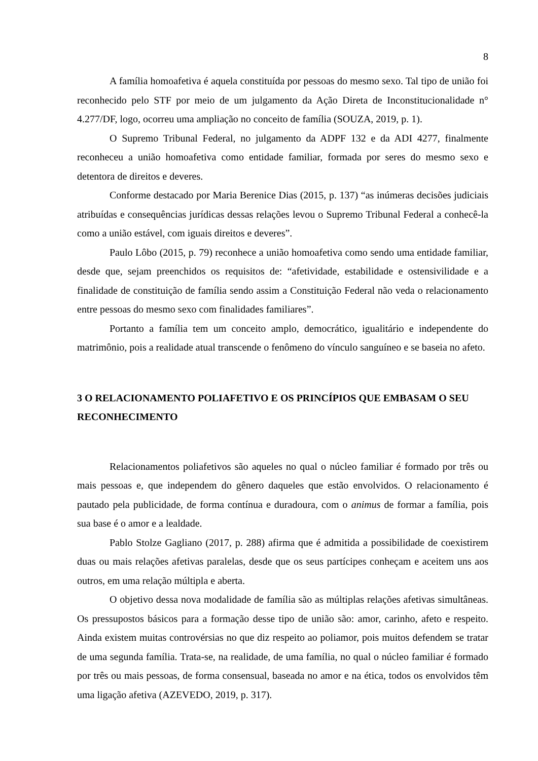8
A família homoafetiva é aquela constituída por pessoas do mesmo sexo. Tal tipo de união foi reconhecido pelo STF por meio de um julgamento da Ação Direta de Inconstitucionalidade n° 4.277/DF, logo, ocorreu uma ampliação no conceito de família (SOUZA, 2019, p. 1).
O Supremo Tribunal Federal, no julgamento da ADPF 132 e da ADI 4277, finalmente reconheceu a união homoafetiva como entidade familiar, formada por seres do mesmo sexo e detentora de direitos e deveres.
Conforme destacado por Maria Berenice Dias (2015, p. 137) “as inúmeras decisões judiciais atribuídas e consequências jurídicas dessas relações levou o Supremo Tribunal Federal a conhecê-la como a união estável, com iguais direitos e deveres”.
Paulo Lôbo (2015, p. 79) reconhece a união homoafetiva como sendo uma entidade familiar, desde que, sejam preenchidos os requisitos de: “afetividade, estabilidade e ostensivilidade e a finalidade de constituição de família sendo assim a Constituição Federal não veda o relacionamento entre pessoas do mesmo sexo com finalidades familiares”.
Portanto a família tem um conceito amplo, democrático, igualitário e independente do matrimônio, pois a realidade atual transcende o fenômeno do vínculo sanguíneo e se baseia no afeto.
3 O RELACIONAMENTO POLIAFETIVO E OS PRINCÍPIOS QUE EMBASAM O SEU RECONHECIMENTO
Relacionamentos poliafetivos são aqueles no qual o núcleo familiar é formado por três ou mais pessoas e, que independem do gênero daqueles que estão envolvidos. O relacionamento é pautado pela publicidade, de forma contínua e duradoura, com o animus de formar a família, pois sua base é o amor e a lealdade.
Pablo Stolze Gagliano (2017, p. 288) afirma que é admitida a possibilidade de coexistirem duas ou mais relações afetivas paralelas, desde que os seus partícipes conheçam e aceitem uns aos outros, em uma relação múltipla e aberta.
O objetivo dessa nova modalidade de família são as múltiplas relações afetivas simultâneas. Os pressupostos básicos para a formação desse tipo de união são: amor, carinho, afeto e respeito. Ainda existem muitas controvérsias no que diz respeito ao poliamor, pois muitos defendem se tratar de uma segunda família. Trata-se, na realidade, de uma família, no qual o núcleo familiar é formado por três ou mais pessoas, de forma consensual, baseada no amor e na ética, todos os envolvidos têm uma ligação afetiva (AZEVEDO, 2019, p. 317).